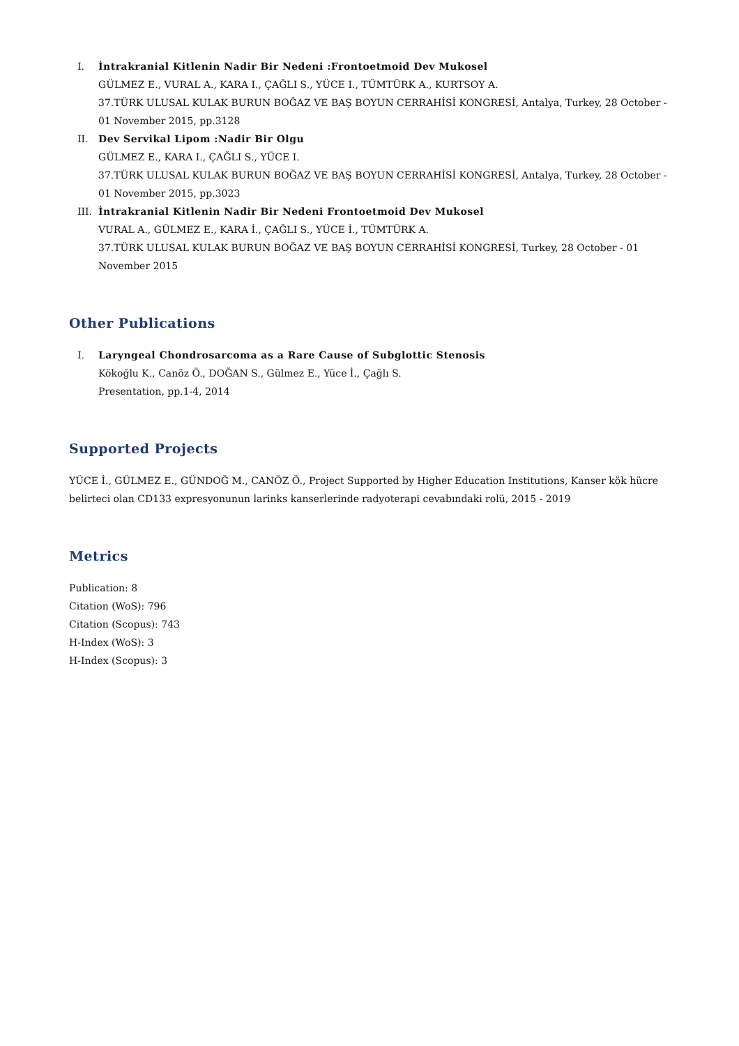I. İntrakranial Kitlenin Nadir Bir Nedeni :Frontoetmoid Dev Mukosel
GÜLMEZ E., VURAL A., KARA I., ÇAĞLI S., YÜCE I., TÜMTÜRK A., KURTSOY A.
37.TÜRK ULUSAL KULAK BURUN BOĞAZ VE BAŞ BOYUN CERRAHİSİ KONGRESİ, Antalya, Turkey, 28 October - 01 November 2015, pp.3128
II. Dev Servikal Lipom :Nadir Bir Olgu
GÜLMEZ E., KARA I., ÇAĞLI S., YÜCE I.
37.TÜRK ULUSAL KULAK BURUN BOĞAZ VE BAŞ BOYUN CERRAHİSİ KONGRESİ, Antalya, Turkey, 28 October - 01 November 2015, pp.3023
III. İntrakranial Kitlenin Nadir Bir Nedeni Frontoetmoid Dev Mukosel
VURAL A., GÜLMEZ E., KARA İ., ÇAĞLI S., YÜCE İ., TÜMTÜRK A.
37.TÜRK ULUSAL KULAK BURUN BOĞAZ VE BAŞ BOYUN CERRAHİSİ KONGRESİ, Turkey, 28 October - 01 November 2015
Other Publications
I. Laryngeal Chondrosarcoma as a Rare Cause of Subglottic Stenosis
Kökoğlu K., Canöz Ö., DOĞAN S., Gülmez E., Yüce İ., Çağlı S.
Presentation, pp.1-4, 2014
Supported Projects
YÜCE İ., GÜLMEZ E., GÜNDOĞ M., CANÖZ Ö., Project Supported by Higher Education Institutions, Kanser kök hücre belirteci olan CD133 expresyonunun larinks kanserlerinde radyoterapi cevabındaki rolü, 2015 - 2019
Metrics
Publication: 8
Citation (WoS): 796
Citation (Scopus): 743
H-Index (WoS): 3
H-Index (Scopus): 3